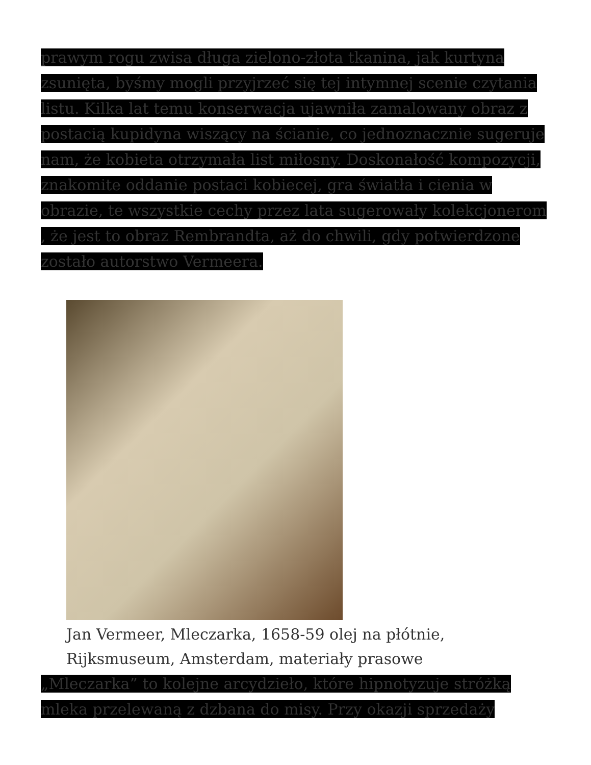prawym rogu zwisa długa zielono-złota tkanina, jak kurtyna zsunięta, byśmy mogli przyjrzeć się tej intymnej scenie czytania listu. Kilka lat temu konserwacja ujawniła zamalowany obraz z postacią kupidyna wiszący na ścianie, co jednoznacznie sugeruje nam, że kobieta otrzymała list miłosny. Doskonałość kompozycji, znakomite oddanie postaci kobiecej, gra światła i cienia w obrazie, te wszystkie cechy przez lata sugerowały kolekcjonerom , że jest to obraz Rembrandta, aż do chwili, gdy potwierdzone zostało autorstwo Vermeera.
Jan Vermeer, Mleczarka, 1658-59 olej na płótnie,
Rijksmuseum, Amsterdam, materiały prasowe
„Mleczarka” to kolejne arcydzieło, które hipnotyzuje stróżką mleka przelewaną z dzbana do misy. Przy okazji sprzedaży